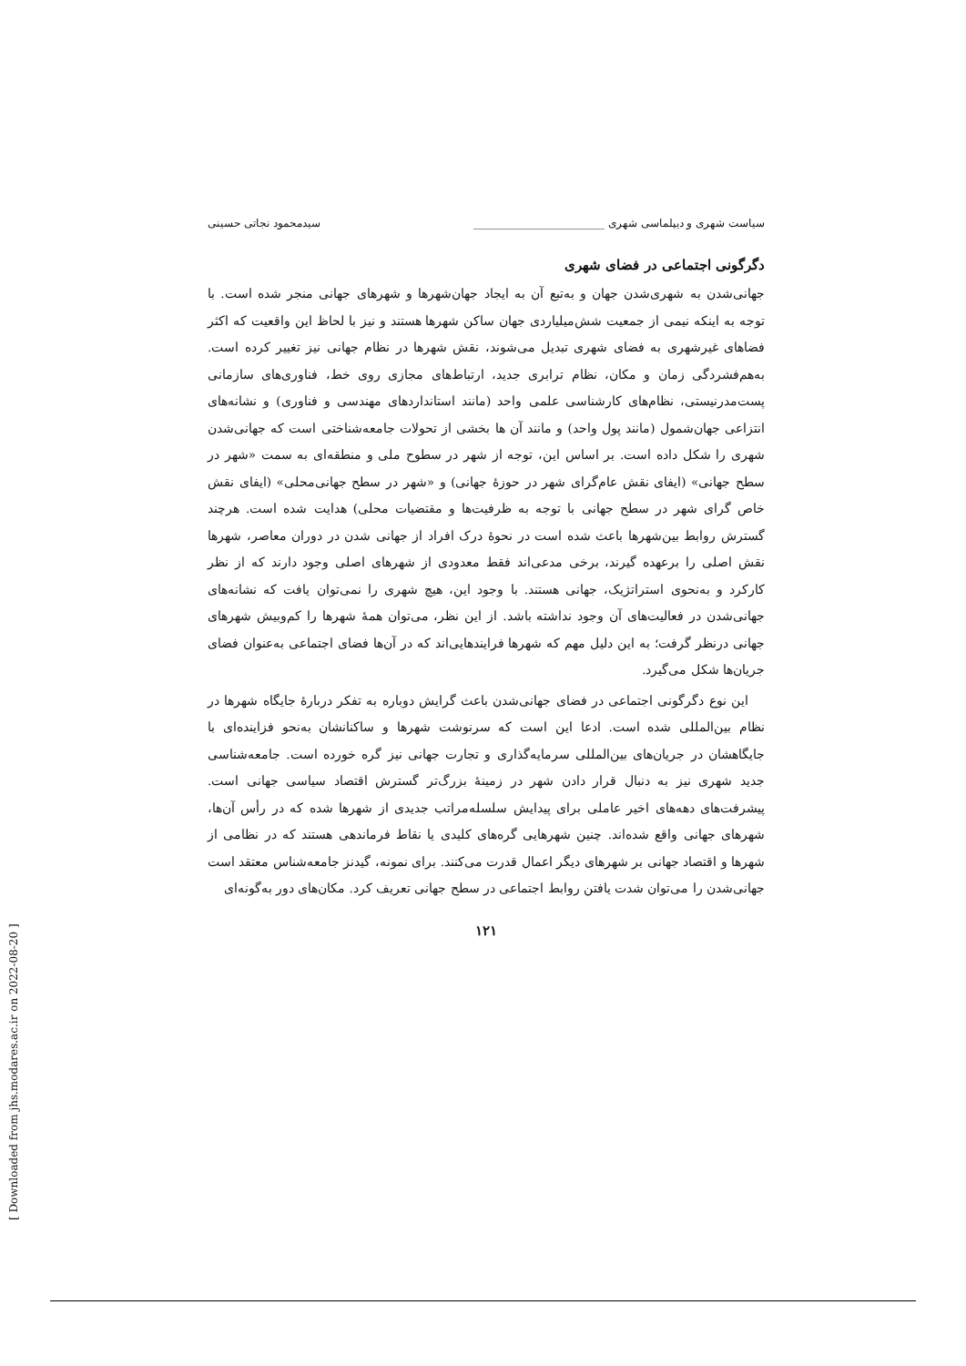[ Downloaded from jhs.modares.ac.ir on 2022-08-20 ]
سیاست شهری و دیپلماسی شهری ________________________ سیدمحمود نجاتی حسینی
دگرگونی اجتماعی در فضای شهری
جهانی‌شدن به شهری‌شدن جهان و به‌تبع آن به ایجاد جهان‌شهرها و شهرهای جهانی منجر شده است. با توجه به اینکه نیمی از جمعیت شش‌میلیاردی جهان ساکن شهرها هستند و نیز با لحاظ این واقعیت که اکثر فضاهای غیرشهری به فضای شهری تبدیل می‌شوند، نقش شهرها در نظام جهانی نیز تغییر کرده است. به‌هم‌فشردگی زمان و مکان، نظام ترابری جدید، ارتباط‌های مجازی روی خط، فناوری‌های سازمانی پست‌مدرنیستی، نظام‌های کارشناسی علمی واحد (مانند استانداردهای مهندسی و فناوری) و نشانه‌های انتزاعی جهان‌شمول (مانند پول واحد) و مانند آن ها بخشی از تحولات جامعه‌شناختی است که جهانی‌شدن شهری را شکل داده است. بر اساس این، توجه از شهر در سطوح ملی و منطقه‌ای به سمت «شهر در سطح جهانی» (ایفای نقش عام‌گرای شهر در حوزۀ جهانی) و «شهر در سطح جهانی‌محلی» (ایفای نقش خاص گرای شهر در سطح جهانی با توجه به ظرفیت‌ها و مقتضیات محلی) هدایت شده است. هرچند گسترش روابط بین‌شهرها باعث شده است در نحوۀ درک افراد از جهانی شدن در دوران معاصر، شهرها نقش اصلی را برعهده گیرند، برخی مدعی‌اند فقط معدودی از شهرهای اصلی وجود دارند که از نظر کارکرد و به‌نحوی استراتژیک، جهانی هستند. با وجود این، هیچ شهری را نمی‌توان یافت که نشانه‌های جهانی‌شدن در فعالیت‌های آن وجود نداشته باشد. از این نظر، می‌توان همۀ شهرها را کم‌وبیش شهرهای جهانی درنظر گرفت؛ به این دلیل مهم که شهرها فرایندهایی‌اند که در آن‌ها فضای اجتماعی به‌عنوان فضای جریان‌ها شکل می‌گیرد.
این نوع دگرگونی اجتماعی در فضای جهانی‌شدن باعث گرایش دوباره به تفکر دربارۀ جایگاه شهرها در نظام بین‌المللی شده است. ادعا این است که سرنوشت شهرها و ساکنانشان به‌نحو فزاینده‌ای با جایگاهشان در جریان‌های بین‌المللی سرمایه‌گذاری و تجارت جهانی نیز گره خورده است. جامعه‌شناسی جدید شهری نیز به دنبال قرار دادن شهر در زمینۀ بزرگ‌تر گسترش اقتصاد سیاسی جهانی است. پیشرفت‌های دهه‌های اخیر عاملی برای پیدایش سلسله‌مراتب جدیدی از شهرها شده که در رأس آن‌ها، شهرهای جهانی واقع شده‌اند. چنین شهرهایی گره‌های کلیدی یا نقاط فرماندهی هستند که در نظامی از شهرها و اقتصاد جهانی بر شهرهای دیگر اعمال قدرت می‌کنند. برای نمونه، گیدنز جامعه‌شناس معتقد است جهانی‌شدن را می‌توان شدت یافتن روابط اجتماعی در سطح جهانی تعریف کرد. مکان‌های دور به‌گونه‌ای
۱۲۱